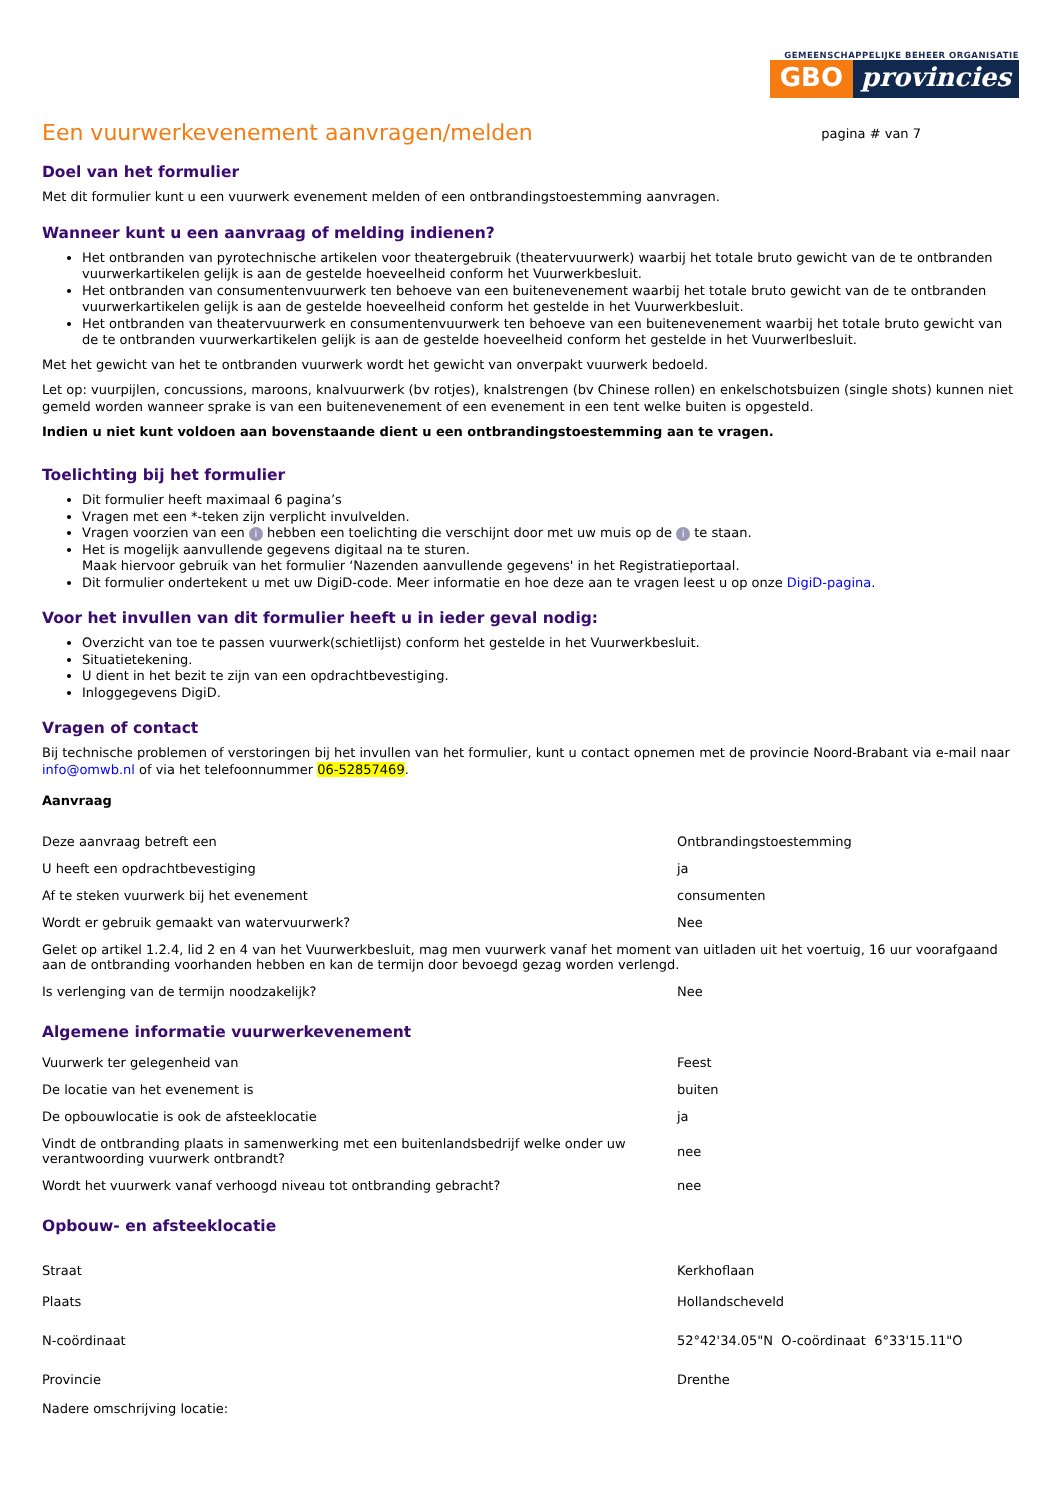GEMEENSCHAPPELIJKE BEHEER ORGANISATIE
GBO provincies
Een vuurwerkevenement aanvragen/melden
pagina # van 7
Doel van het formulier
Met dit formulier kunt u een vuurwerk evenement melden of een ontbrandingstoestemming aanvragen.
Wanneer kunt u een aanvraag of melding indienen?
Het ontbranden van pyrotechnische artikelen voor theatergebruik (theatervuurwerk) waarbij het totale bruto gewicht van de te ontbranden vuurwerkartikelen gelijk is aan de gestelde hoeveelheid conform het Vuurwerkbesluit.
Het ontbranden van consumentenvuurwerk ten behoeve van een buitenevenement waarbij het totale bruto gewicht van de te ontbranden vuurwerkartikelen gelijk is aan de gestelde hoeveelheid conform het gestelde in het Vuurwerkbesluit.
Het ontbranden van theatervuurwerk en consumentenvuurwerk ten behoeve van een buitenevenement waarbij het totale bruto gewicht van de te ontbranden vuurwerkartikelen gelijk is aan de gestelde hoeveelheid conform het gestelde in het Vuurwerlbesluit.
Met het gewicht van het te ontbranden vuurwerk wordt het gewicht van onverpakt vuurwerk bedoeld.
Let op: vuurpijlen, concussions, maroons, knalvuurwerk (bv rotjes), knalstrengen (bv Chinese rollen) en enkelschotsbuizen (single shots) kunnen niet gemeld worden wanneer sprake is van een buitenevenement of een evenement in een tent welke buiten is opgesteld.
Indien u niet kunt voldoen aan bovenstaande dient u een ontbrandingstoestemming aan te vragen.
Toelichting bij het formulier
Dit formulier heeft maximaal 6 pagina’s
Vragen met een *-teken zijn verplicht invulvelden.
Vragen voorzien van een i hebben een toelichting die verschijnt door met uw muis op de i te staan.
Het is mogelijk aanvullende gegevens digitaal na te sturen.
Maak hiervoor gebruik van het formulier ‘Nazenden aanvullende gegevens' in het Registratieportaal.
Dit formulier ondertekent u met uw DigiD-code. Meer informatie en hoe deze aan te vragen leest u op onze DigiD-pagina.
Voor het invullen van dit formulier heeft u in ieder geval nodig:
Overzicht van toe te passen vuurwerk(schietlijst) conform het gestelde in het Vuurwerkbesluit.
Situatietekening.
U dient in het bezit te zijn van een opdrachtbevestiging.
Inloggegevens DigiD.
Vragen of contact
Bij technische problemen of verstoringen bij het invullen van het formulier, kunt u contact opnemen met de provincie Noord-Brabant via e-mail naar info@omwb.nl of via het telefoonnummer 06-52857469.
Aanvraag
| Deze aanvraag betreft een | Ontbrandingstoestemming |
| U heeft een opdrachtbevestiging | ja |
| Af te steken vuurwerk bij het evenement | consumenten |
| Wordt er gebruik gemaakt van watervuurwerk? | Nee |
| Gelet op artikel 1.2.4, lid 2 en 4 van het Vuurwerkbesluit, mag men vuurwerk vanaf het moment van uitladen uit het voertuig, 16 uur voorafgaand aan de ontbranding voorhanden hebben en kan de termijn door bevoegd gezag worden verlengd. | |
| Is verlenging van de termijn noodzakelijk? | Nee |
Algemene informatie vuurwerkevenement
| Vuurwerk ter gelegenheid van | Feest |
| De locatie van het evenement is | buiten |
| De opbouwlocatie is ook de afsteeklocatie | ja |
| Vindt de ontbranding plaats in samenwerking met een buitenlandsbedrijf welke onder uw verantwoording vuurwerk ontbrandt? | nee |
| Wordt het vuurwerk vanaf verhoogd niveau tot ontbranding gebracht? | nee |
Opbouw- en afsteeklocatie
| Straat | Kerkhoflaan |
| Plaats | Hollandscheveld |
| N-coördinaat | 52°42'34.05"N O-coördinaat 6°33'15.11"O |
| Provincie | Drenthe |
| Nadere omschrijving locatie: | |